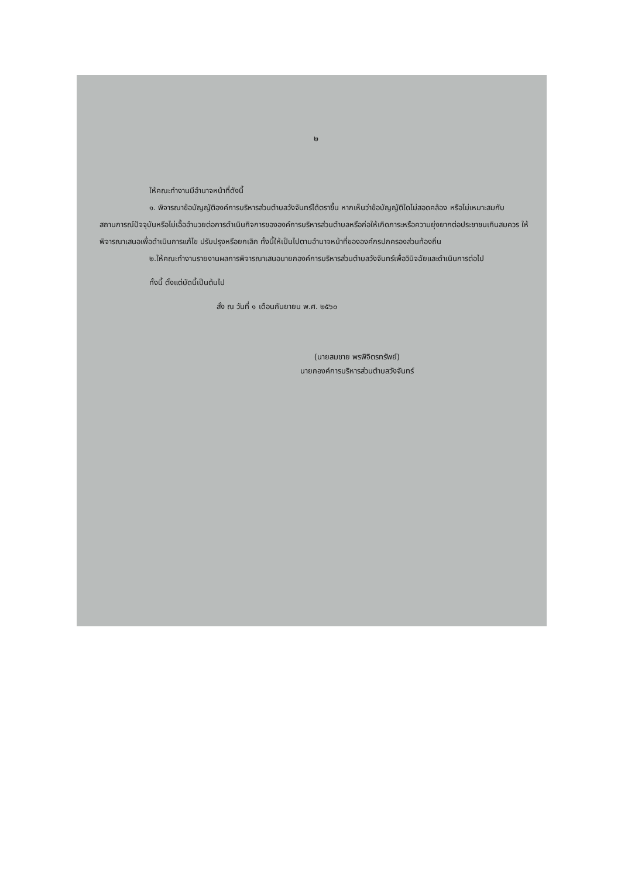๒
ให้คณะทำงานมีอำนาจหน้าที่ดังนี้
๑. พิจารณาข้อบัญญัติองค์การบริหารส่วนตำบลวังจันทร์ได้ตราขึ้น หากเห็นว่าข้อบัญญัติใดไม่สอดคล้อง หรือไม่เหมาะสมกับสถานการณ์ปัจจุบันหรือไม่เอื้ออำนวยต่อการดำเนินกิจการขององค์การบริหารส่วนตำบลหรือก่อให้เกิดภาระหรือความยุ่งยากต่อประชาชนเกินสมควร ให้พิจารณาเสนอเพื่อดำเนินการแก้ไข ปรับปรุงหรือยกเลิก ทั้งนี้ให้เป็นไปตามอำนาจหน้าที่ขององค์กรปกครองส่วนท้องถิ่น
๒.ให้คณะทำงานรายงานผลการพิจารณาเสนอนายกองค์การบริหารส่วนตำบลวังจันทร์เพื่อวินิจฉัยและดำเนินการต่อไป
ทั้งนี้ ตั้งแต่บัดนี้เป็นต้นไป
สั่ง ณ วันที่ ๑ เดือนกันยายน พ.ศ. ๒๕๖๐
(นายสมชาย พรพิจิตรทรัพย์)
นายกองค์การบริหารส่วนตำบลวังจันทร์